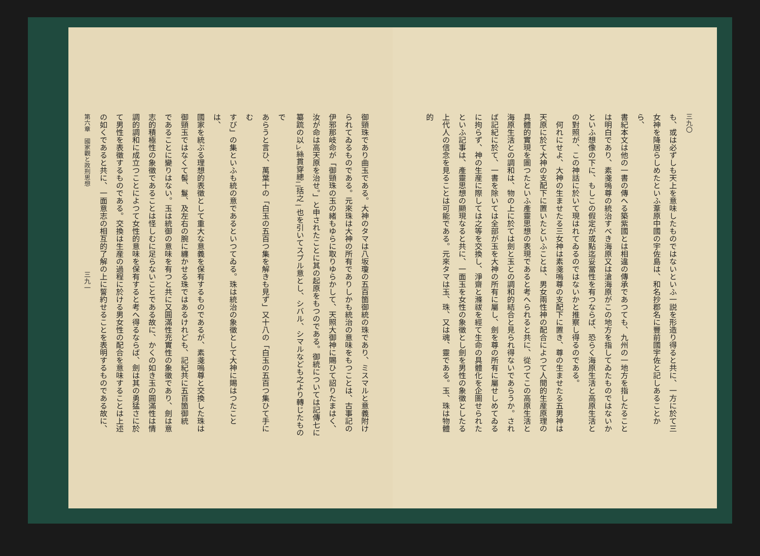三九〇
も、或は必ずしも天上を意味したものではないといふ一説を形造り得ると共に、一方に於て三
女神を降居らしめたといふ葦原中國の宇佐島は、和名抄郡名に豐前國宇佐と記しあることから、
書紀本文は他の一書の傳へる築紫國とは相違の傳承であつても、九州の一地方を指したること
は明白であり、素戔嗚尊の統治すべき海原又は滄海原がこの地方を指してゐたものではないか
といふ想像の下に、もしこの假定が或點迄妥當性を有つならば、恐らく海原生活と高原生活と
の對照が、この神話に於いて現はれてゐるのではないかと推察し得るのである。
　何れにせよ、大神の生ませたる三女神は素戔嗚尊の支配下に置き、尊の生ませたる五男神は
天原に於て大神の支配下に置いたといふことは、男女兩性神の配合によつて人間的生産原理の
具體的實現を圖つたといふ產靈思想の表現であると考へられると共に、從つてこの高原生活と
海原生活との調和は、物の上に於ては劍と玉との調和的結合と見られ得ないであらうか。され
ば記紀に於て、一書を除いては全部が玉を大神の所有に屬し、劍を尊の所有に屬せしめてゐる
に拘らず、神の生産に際しては之等を交換し、淨齋と滌祓を經て生命の具體化を企圖せられた
といふ記事は、產靈思想の顯現なると共に、一面玉を女性の象徵とし劍を男性の象徵としたる
上代人の信念を見ることは可能である。元來タマは玉、珠、又は魂、靈である。玉、珠は物體的
御頸珠であり曲玉である。大神のタマは八坂瓊の五百箇御統の珠であり、ミスマルと意義附け
られてゐるものである。元來珠は大神の所有でありしかも統治の意味をもつことは、古事記の
伊邪那岐命が「御頸珠の玉の緒もゆらに取りゆらかして、天照大御神に賜ひて詔りたまはく、
汝が命は高天原を治せ。」と申されたことに其の起原をもつのである。御統については記傳七に
纂䟽の以<sub>レ</sub>絲貫穿總<sub>二</sub>括之<sub>一</sub>也を引いてスブル意とし、シバル、シマルなども之より轉じたもので
あらうと言ひ、萬葉十の「白玉の五百つ集を解きも見ず」又十八の「白玉の五百つ集ひて手にむ
すび」の集といふも統の意であるといつてゐる。珠は統治の象徵として大神に賜はつたことは、
國家を統ぶる理想的表徵として重大な意義を保有するものであるが、素戔嗚尊と交換した珠は
御頸玉ではなくて髻、鬘、及左右の腕に纏かせる珠ではあるけれども、記紀共に五百箇御統
であることに變りはない。玉は統御の意味を有つと共に又圓滿性充實性の象徵であり、劍は意
志的積極性の象徵であることは怪しむに足らないことである故に、かくの如き玉の圓滿性は情
調的調和に成立つことによつて女性的意味を保有すると考へ得るならば、劍は其の勇猛さに於
て男性を表徵するものである。交換は生産の過程に於ける男女性の配合を意味することは上述
の如くであると共に、一面意志の相互的了解の上に誓約せることを表明するものである故に、
第六章　國家觀と政刑思想　　　　　　　　　　　　　　三九一